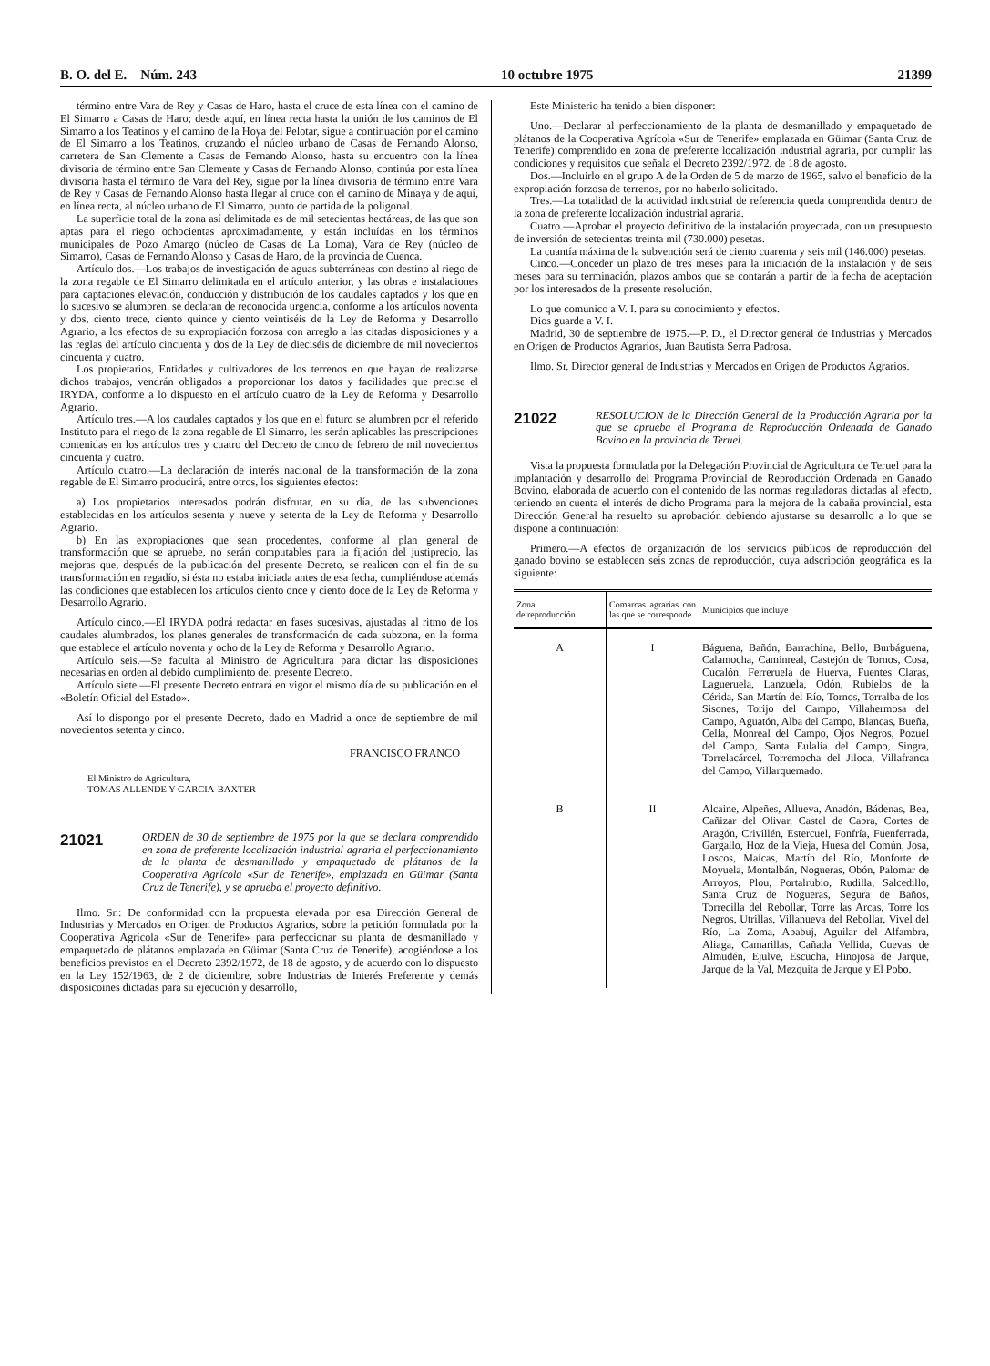B. O. del E.—Núm. 243 10 octubre 1975 21399
término entre Vara de Rey y Casas de Haro, hasta el cruce de esta línea con el camino de El Simarro a Casas de Haro; desde aquí, en línea recta hasta la unión de los caminos de El Simarro a los Teatinos y el camino de la Hoya del Pelotar, sigue a continuación por el camino de El Simarro a los Teatinos, cruzando el núcleo urbano de Casas de Fernando Alonso, carretera de San Clemente a Casas de Fernando Alonso, hasta su encuentro con la línea divisoria de término entre San Clemente y Casas de Fernando Alonso, continúa por esta línea divisoria hasta el término de Vara del Rey, sigue por la línea divisoria de término entre Vara de Rey y Casas de Fernando Alonso hasta llegar al cruce con el camino de Minaya y de aquí, en línea recta, al núcleo urbano de El Simarro, punto de partida de la poligonal.
La superficie total de la zona así delimitada es de mil setecientas hectáreas, de las que son aptas para el riego ochocientas aproximadamente, y están incluídas en los términos municipales de Pozo Amargo (núcleo de Casas de La Loma), Vara de Rey (núcleo de Simarro), Casas de Fernando Alonso y Casas de Haro, de la provincia de Cuenca.
Artículo dos.—Los trabajos de investigación de aguas subterráneas con destino al riego de la zona regable de El Simarro delimitada en el artículo anterior, y las obras e instalaciones para captaciones elevación, conducción y distribución de los caudales captados y los que en lo sucesivo se alumbren, se declaran de reconocida urgencia, conforme a los artículos noventa y dos, ciento trece, ciento quince y ciento veintiséis de la Ley de Reforma y Desarrollo Agrario, a los efectos de su expropiación forzosa con arreglo a las citadas disposiciones y a las reglas del artículo cincuenta y dos de la Ley de dieciséis de diciembre de mil novecientos cincuenta y cuatro.
Los propietarios, Entidades y cultivadores de los terrenos en que hayan de realizarse dichos trabajos, vendrán obligados a proporcionar los datos y facilidades que precise el IRYDA, conforme a lo dispuesto en el artículo cuatro de la Ley de Reforma y Desarrollo Agrario.
Artículo tres.—A los caudales captados y los que en el futuro se alumbren por el referido Instituto para el riego de la zona regable de El Simarro, les serán aplicables las prescripciones contenidas en los artículos tres y cuatro del Decreto de cinco de febrero de mil novecientos cincuenta y cuatro.
Artículo cuatro.—La declaración de interés nacional de la transformación de la zona regable de El Simarro producirá, entre otros, los siguientes efectos:
a) Los propietarios interesados podrán disfrutar, en su día, de las subvenciones establecidas en los artículos sesenta y nueve y setenta de la Ley de Reforma y Desarrollo Agrario.
b) En las expropiaciones que sean procedentes, conforme al plan general de transformación que se apruebe, no serán computables para la fijación del justiprecio, las mejoras que, después de la publicación del presente Decreto, se realicen con el fin de su transformación en regadío, si ésta no estaba iniciada antes de esa fecha, cumpliéndose además las condiciones que establecen los artículos ciento once y ciento doce de la Ley de Reforma y Desarrollo Agrario.
Artículo cinco.—El IRYDA podrá redactar en fases sucesivas, ajustadas al ritmo de los caudales alumbrados, los planes generales de transformación de cada subzona, en la forma que establece el artículo noventa y ocho de la Ley de Reforma y Desarrollo Agrario.
Artículo seis.—Se faculta al Ministro de Agricultura para dictar las disposiciones necesarias en orden al debido cumplimiento del presente Decreto.
Artículo siete.—El presente Decreto entrará en vigor el mismo día de su publicación en el «Boletín Oficial del Estado».
Así lo dispongo por el presente Decreto, dado en Madrid a once de septiembre de mil novecientos setenta y cinco.
FRANCISCO FRANCO
El Ministro de Agricultura,
TOMAS ALLENDE Y GARCIA-BAXTER
21021
ORDEN de 30 de septiembre de 1975 por la que se declara comprendido en zona de preferente localización industrial agraria el perfeccionamiento de la planta de desmanillado y empaquetado de plátanos de la Cooperativa Agrícola «Sur de Tenerife», emplazada en Güimar (Santa Cruz de Tenerife), y se aprueba el proyecto definitivo.
Ilmo. Sr.: De conformidad con la propuesta elevada por esa Dirección General de Industrias y Mercados en Origen de Productos Agrarios, sobre la petición formulada por la Cooperativa Agrícola «Sur de Tenerife» para perfeccionar su planta de desmanillado y empaquetado de plátanos emplazada en Güimar (Santa Cruz de Tenerife), acogiéndose a los beneficios previstos en el Decreto 2392/1972, de 18 de agosto, y de acuerdo con lo dispuesto en la Ley 152/1963, de 2 de diciembre, sobre Industrias de Interés Preferente y demás disposicoines dictadas para su ejecución y desarrollo,
Este Ministerio ha tenido a bien disponer:
Uno.—Declarar al perfeccionamiento de la planta de desmanillado y empaquetado de plátanos de la Cooperativa Agrícola «Sur de Tenerife» emplazada en Güimar (Santa Cruz de Tenerife) comprendido en zona de preferente localización industrial agraria, por cumplir las condiciones y requisitos que señala el Decreto 2392/1972, de 18 de agosto.
Dos.—Incluirlo en el grupo A de la Orden de 5 de marzo de 1965, salvo el beneficio de la expropiación forzosa de terrenos, por no haberlo solicitado.
Tres.—La totalidad de la actividad industrial de referencia queda comprendida dentro de la zona de preferente localización industrial agraria.
Cuatro.—Aprobar el proyecto definitivo de la instalación proyectada, con un presupuesto de inversión de setecientas treinta mil (730.000) pesetas.
La cuantía máxima de la subvención será de ciento cuarenta y seis mil (146.000) pesetas.
Cinco.—Conceder un plazo de tres meses para la iniciación de la instalación y de seis meses para su terminación, plazos ambos que se contarán a partir de la fecha de aceptación por los interesados de la presente resolución.
Lo que comunico a V. I. para su conocimiento y efectos.
Dios guarde a V. I.
Madrid, 30 de septiembre de 1975.—P. D., el Director general de Industrias y Mercados en Origen de Productos Agrarios, Juan Bautista Serra Padrosa.
Ilmo. Sr. Director general de Industrias y Mercados en Origen de Productos Agrarios.
21022
RESOLUCION de la Dirección General de la Producción Agraria por la que se aprueba el Programa de Reproducción Ordenada de Ganado Bovino en la provincia de Teruel.
Vista la propuesta formulada por la Delegación Provincial de Agricultura de Teruel para la implantación y desarrollo del Programa Provincial de Reproducción Ordenada en Ganado Bovino, elaborada de acuerdo con el contenido de las normas reguladoras dictadas al efecto, teniendo en cuenta el interés de dicho Programa para la mejora de la cabaña provincial, esta Dirección General ha resuelto su aprobación debiendo ajustarse su desarrollo a lo que se dispone a continuación:
Primero.—A efectos de organización de los servicios públicos de reproducción del ganado bovino se establecen seis zonas de reproducción, cuya adscripción geográfica es la siguiente:
| Zona de reproducción | Comarcas agrarias con las que se corresponde | Municipios que incluye |
| --- | --- | --- |
| A | I | Báguena, Bañón, Barrachina, Bello, Burbáguena, Calamocha, Caminreal, Castejón de Tornos, Cosa, Cucalón, Ferreruela de Huerva, Fuentes Claras, Lagueruela, Lanzuela, Odón, Rubielos de la Cérida, San Martín del Río, Tornos, Torralba de los Sisones, Torijo del Campo, Villahermosa del Campo, Aguatón, Alba del Campo, Blancas, Bueña, Cella, Monreal del Campo, Ojos Negros, Pozuel del Campo, Santa Eulalia del Campo, Singra, Torrelacárcel, Torremocha del Jiloca, Villafranca del Campo, Villarquemado. |
| B | II | Alcaine, Alpeñes, Allueva, Anadón, Bádenas, Bea, Cañizar del Olivar, Castel de Cabra, Cortes de Aragón, Crivillén, Estercuel, Fonfría, Fuenferrada, Gargallo, Hoz de la Vieja, Huesa del Común, Josa, Loscos, Maícas, Martín del Río, Monforte de Moyuela, Montalbán, Nogueras, Obón, Palomar de Arroyos, Plou, Portalrubio, Rudilla, Salcedillo, Santa Cruz de Nogueras, Segura de Baños, Torrecilla del Rebollar, Torre las Arcas, Torre los Negros, Utrillas, Villanueva del Rebollar, Vivel del Río, La Zoma, Ababuj, Aguilar del Alfambra, Aliaga, Camarillas, Cañada Vellida, Cuevas de Almudén, Ejulve, Escucha, Hinojosa de Jarque, Jarque de la Val, Mezquita de Jarque y El Pobo. |